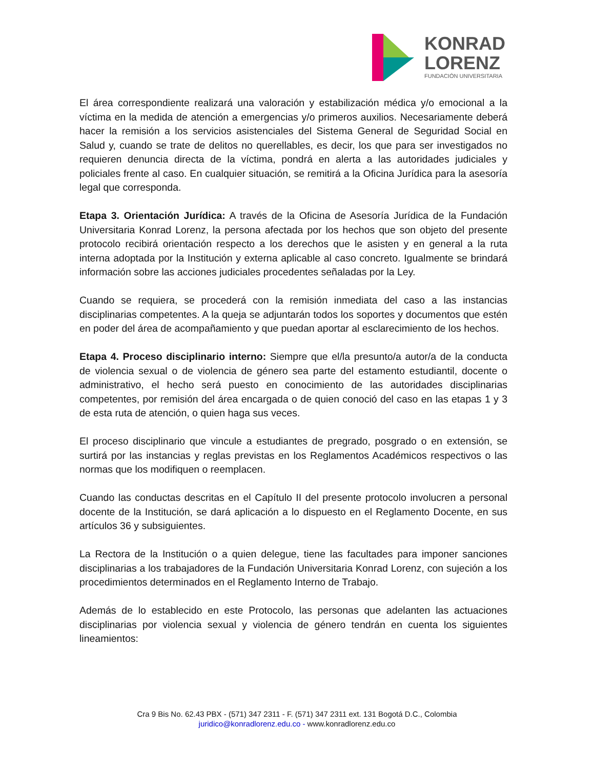KONRAD
LORENZ
FUNDACIÓN UNIVERSITARIA
El área correspondiente realizará una valoración y estabilización médica y/o emocional a la víctima en la medida de atención a emergencias y/o primeros auxilios. Necesariamente deberá hacer la remisión a los servicios asistenciales del Sistema General de Seguridad Social en Salud y, cuando se trate de delitos no querellables, es decir, los que para ser investigados no requieren denuncia directa de la víctima, pondrá en alerta a las autoridades judiciales y policiales frente al caso. En cualquier situación, se remitirá a la Oficina Jurídica para la asesoría legal que corresponda.
Etapa 3. Orientación Jurídica: A través de la Oficina de Asesoría Jurídica de la Fundación Universitaria Konrad Lorenz, la persona afectada por los hechos que son objeto del presente protocolo recibirá orientación respecto a los derechos que le asisten y en general a la ruta interna adoptada por la Institución y externa aplicable al caso concreto. Igualmente se brindará información sobre las acciones judiciales procedentes señaladas por la Ley.
Cuando se requiera, se procederá con la remisión inmediata del caso a las instancias disciplinarias competentes. A la queja se adjuntarán todos los soportes y documentos que estén en poder del área de acompañamiento y que puedan aportar al esclarecimiento de los hechos.
Etapa 4. Proceso disciplinario interno: Siempre que el/la presunto/a autor/a de la conducta de violencia sexual o de violencia de género sea parte del estamento estudiantil, docente o administrativo, el hecho será puesto en conocimiento de las autoridades disciplinarias competentes, por remisión del área encargada o de quien conoció del caso en las etapas 1 y 3 de esta ruta de atención, o quien haga sus veces.
El proceso disciplinario que vincule a estudiantes de pregrado, posgrado o en extensión, se surtirá por las instancias y reglas previstas en los Reglamentos Académicos respectivos o las normas que los modifiquen o reemplacen.
Cuando las conductas descritas en el Capítulo II del presente protocolo involucren a personal docente de la Institución, se dará aplicación a lo dispuesto en el Reglamento Docente, en sus artículos 36 y subsiguientes.
La Rectora de la Institución o a quien delegue, tiene las facultades para imponer sanciones disciplinarias a los trabajadores de la Fundación Universitaria Konrad Lorenz, con sujeción a los procedimientos determinados en el Reglamento Interno de Trabajo.
Además de lo establecido en este Protocolo, las personas que adelanten las actuaciones disciplinarias por violencia sexual y violencia de género tendrán en cuenta los siguientes lineamientos:
Cra 9 Bis No. 62.43 PBX - (571) 347 2311 - F. (571) 347 2311 ext. 131 Bogotá D.C., Colombia
juridico@konradlorenz.edu.co - www.konradlorenz.edu.co